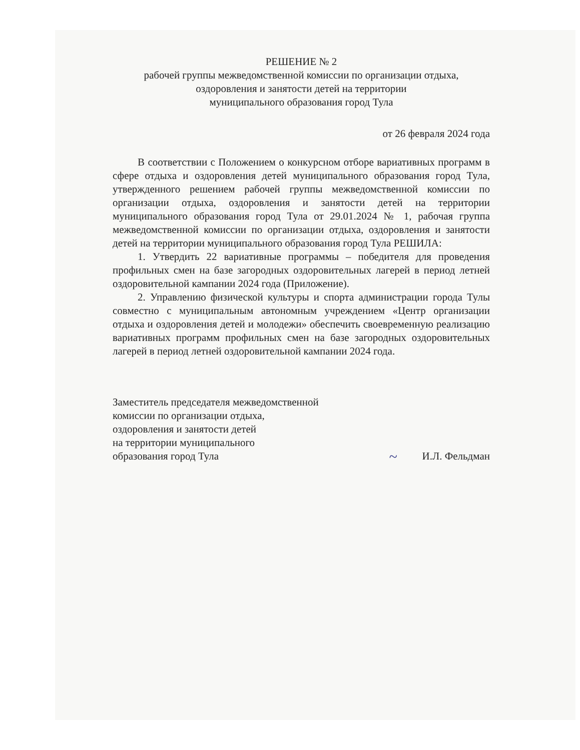РЕШЕНИЕ № 2
рабочей группы межведомственной комиссии по организации отдыха,
оздоровления и занятости детей на территории
муниципального образования город Тула
от 26 февраля 2024 года
В соответствии с Положением о конкурсном отборе вариативных программ в сфере отдыха и оздоровления детей муниципального образования город Тула, утвержденного решением рабочей группы межведомственной комиссии по организации отдыха, оздоровления и занятости детей на территории муниципального образования город Тула от 29.01.2024 № 1, рабочая группа межведомственной комиссии по организации отдыха, оздоровления и занятости детей на территории муниципального образования город Тула РЕШИЛА:
1. Утвердить 22 вариативные программы – победителя для проведения профильных смен на базе загородных оздоровительных лагерей в период летней оздоровительной кампании 2024 года (Приложение).
2. Управлению физической культуры и спорта администрации города Тулы совместно с муниципальным автономным учреждением «Центр организации отдыха и оздоровления детей и молодежи» обеспечить своевременную реализацию вариативных программ профильных смен на базе загородных оздоровительных лагерей в период летней оздоровительной кампании 2024 года.
Заместитель председателя межведомственной
комиссии по организации отдыха,
оздоровления и занятости детей
на территории муниципального
образования город Тула
~ И.Л. Фельдман